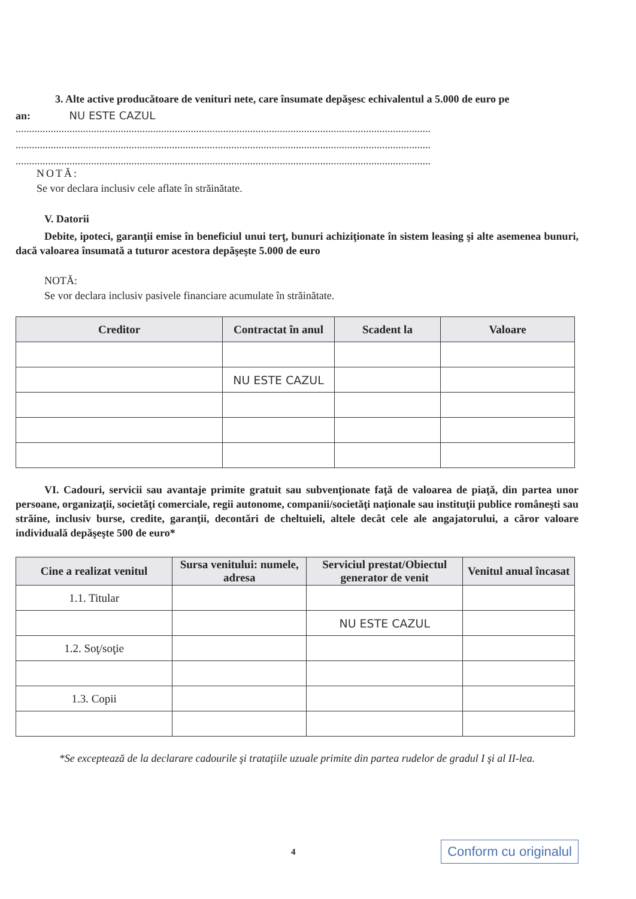3. Alte active producătoare de venituri nete, care însumate depăşesc echivalentul a 5.000 de euro pe
an: NU ESTE CAZUL
..........................................................................................................................................................
..........................................................................................................................................................
..........................................................................................................................................................
NOTĂ:
Se vor declara inclusiv cele aflate în străinătate.
V. Datorii
Debite, ipoteci, garanţii emise în beneficiul unui terţ, bunuri achiziţionate în sistem leasing şi alte asemenea bunuri, dacă valoarea însumată a tuturor acestora depăşeşte 5.000 de euro
NOTĂ:
Se vor declara inclusiv pasivele financiare acumulate în străinătate.
| Creditor | Contractat în anul | Scadent la | Valoare |
| --- | --- | --- | --- |
| | NU ESTE CAZUL | | |
VI. Cadouri, servicii sau avantaje primite gratuit sau subvenţionate faţă de valoarea de piaţă, din partea unor persoane, organizaţii, societăţi comerciale, regii autonome, companii/societăţi naţionale sau instituţii publice româneşti sau străine, inclusiv burse, credite, garanţii, decontări de cheltuieli, altele decât cele ale angajatorului, a căror valoare individuală depăşeşte 500 de euro*
| Cine a realizat venitul | Sursa venitului: numele, adresa | Serviciul prestat/Obiectul generator de venit | Venitul anual încasat |
| --- | --- | --- | --- |
| 1.1. Titular | | | |
| | | NU ESTE CAZUL | |
| 1.2. Soţ/soţie | | | |
| 1.3. Copii | | | |
*Se exceptează de la declarare cadourile şi trataţiile uzuale primite din partea rudelor de gradul I şi al II-lea.
4 Conform cu originalul